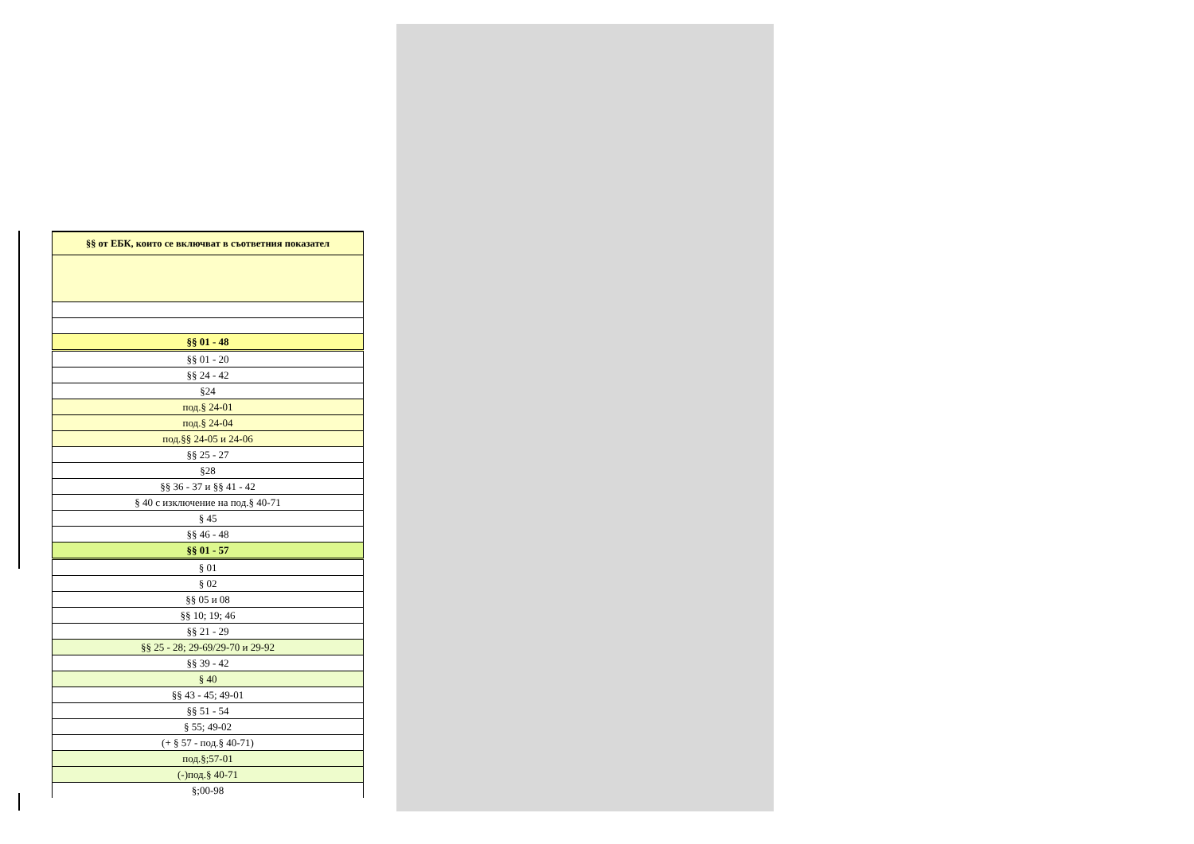| §§ от ЕБК, които се включват в съответния показател |
| --- |
| §§ 01 - 48 |
| §§ 01 - 20 |
| §§ 24 - 42 |
| §24 |
| под.§ 24-01 |
| под.§ 24-04 |
| под.§§ 24-05 и 24-06 |
| §§ 25 - 27 |
| §28 |
| §§ 36 - 37 и §§ 41 - 42 |
| § 40 с изключение на под.§ 40-71 |
| § 45 |
| §§ 46 - 48 |
| §§ 01 - 57 |
| § 01 |
| § 02 |
| §§ 05 и 08 |
| §§ 10; 19; 46 |
| §§ 21 - 29 |
| §§ 25 - 28; 29-69/29-70 и 29-92 |
| §§ 39 - 42 |
| § 40 |
| §§ 43 - 45; 49-01 |
| §§ 51 - 54 |
| § 55; 49-02 |
| (+ § 57 - под.§ 40-71) |
| под.§;57-01 |
| (-)под.§ 40-71 |
| §;00-98 |